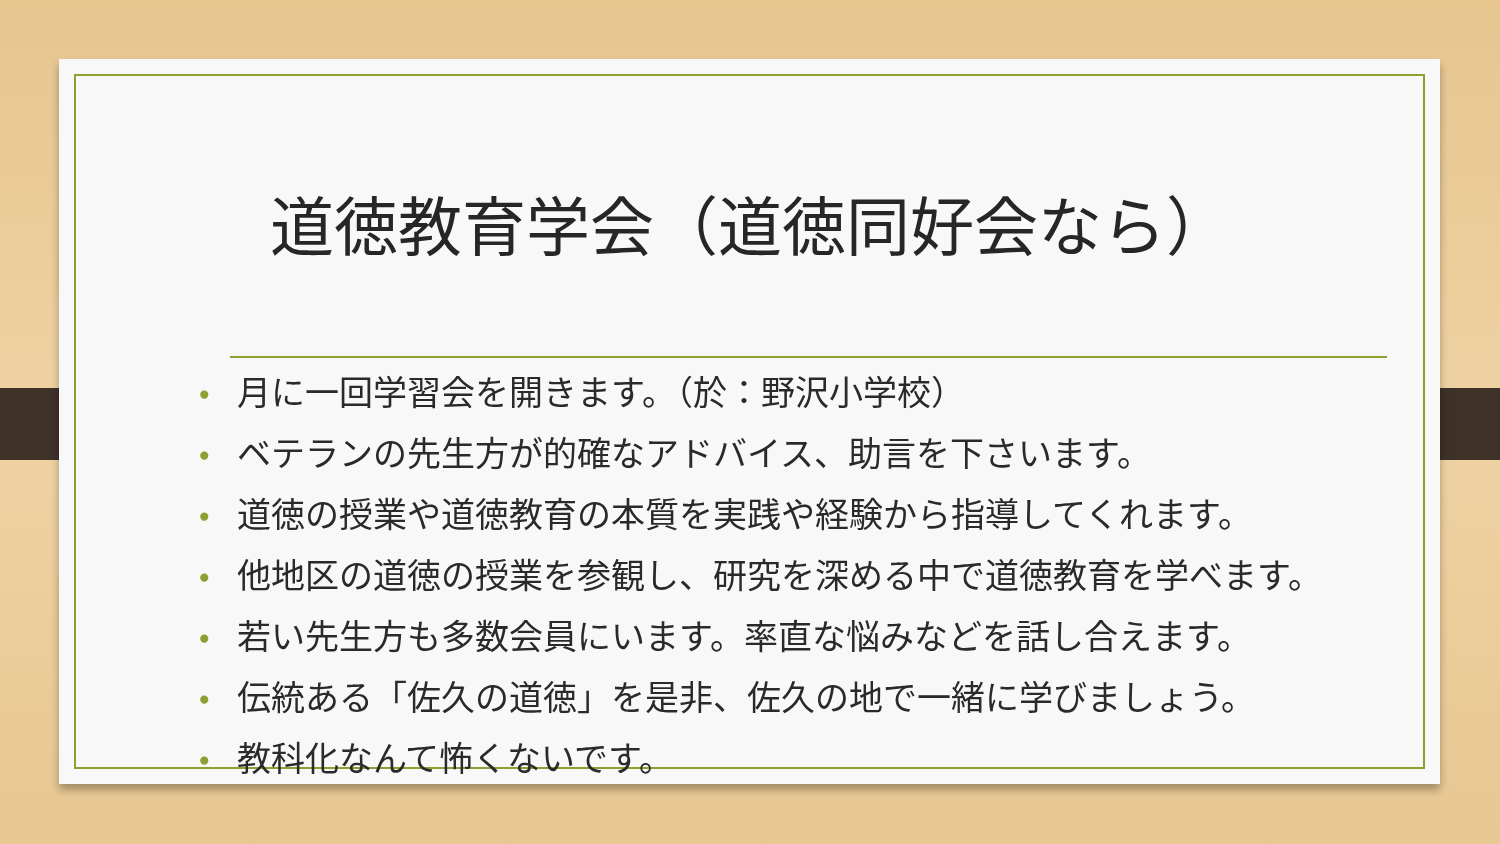道徳教育学会（道徳同好会なら）
• 月に一回学習会を開きます。（於：野沢小学校）
• ベテランの先生方が的確なアドバイス、助言を下さいます。
• 道徳の授業や道徳教育の本質を実践や経験から指導してくれます。
• 他地区の道徳の授業を参観し、研究を深める中で道徳教育を学べます。
• 若い先生方も多数会員にいます。率直な悩みなどを話し合えます。
• 伝統ある「佐久の道徳」を是非、佐久の地で一緒に学びましょう。
• 教科化なんて怖くないです。